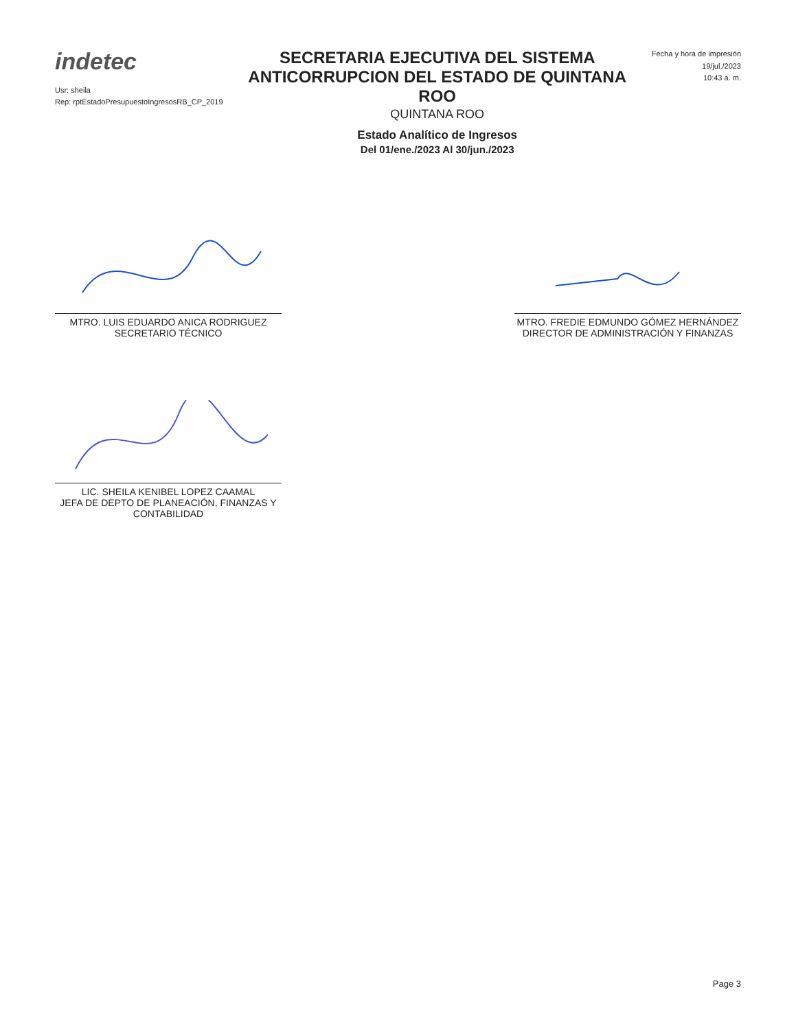indetec
Usr: sheila
Rep: rptEstadoPresupuestoIngresosRB_CP_2019
SECRETARIA EJECUTIVA DEL SISTEMA ANTICORRUPCION DEL ESTADO DE QUINTANA ROO
QUINTANA ROO
Estado Analítico de Ingresos
Del 01/ene./2023 Al 30/jun./2023
Fecha y hora de impresión
19/jul./2023
10:43 a. m.
MTRO. LUIS EDUARDO ANICA RODRIGUEZ
SECRETARIO TÉCNICO
MTRO. FREDIE EDMUNDO GÓMEZ HERNÁNDEZ
DIRECTOR DE ADMINISTRACIÓN Y FINANZAS
LIC. SHEILA KENIBEL LOPEZ CAAMAL
JEFA DE DEPTO DE PLANEACIÓN, FINANZAS Y CONTABILIDAD
Page 3